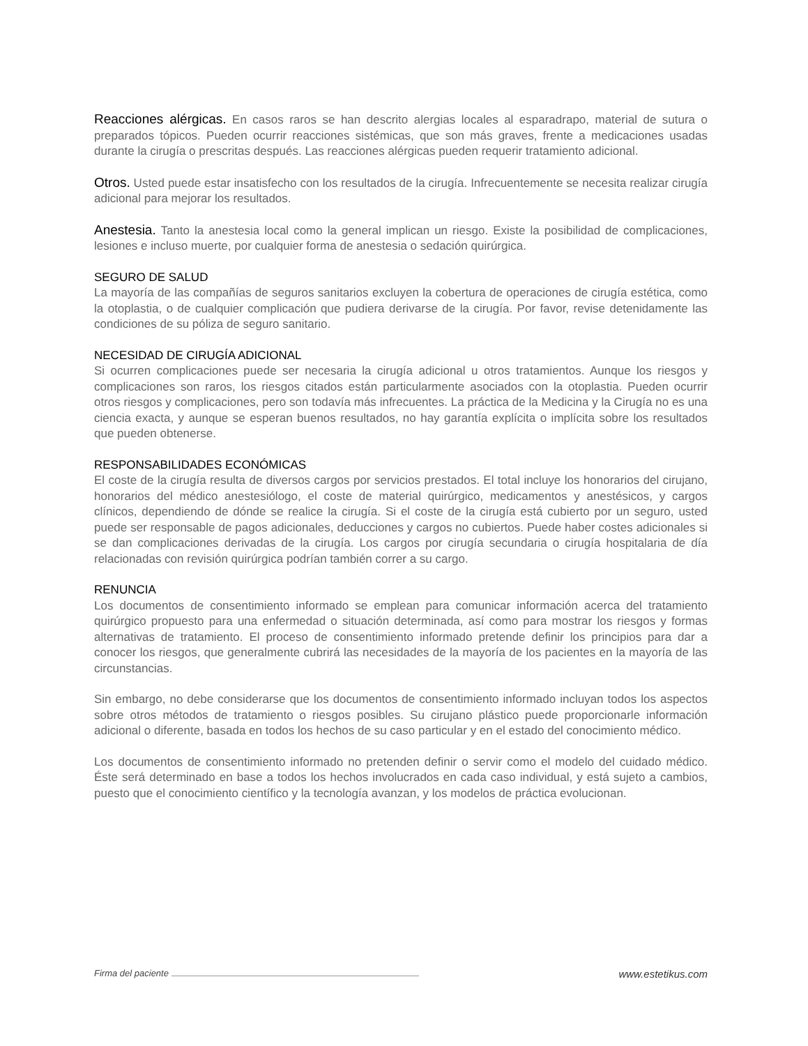Reacciones alérgicas. En casos raros se han descrito alergias locales al esparadrapo, material de sutura o preparados tópicos. Pueden ocurrir reacciones sistémicas, que son más graves, frente a medicaciones usadas durante la cirugía o prescritas después. Las reacciones alérgicas pueden requerir tratamiento adicional.
Otros. Usted puede estar insatisfecho con los resultados de la cirugía. Infrecuentemente se necesita realizar cirugía adicional para mejorar los resultados.
Anestesia. Tanto la anestesia local como la general implican un riesgo. Existe la posibilidad de complicaciones, lesiones e incluso muerte, por cualquier forma de anestesia o sedación quirúrgica.
SEGURO DE SALUD
La mayoría de las compañías de seguros sanitarios excluyen la cobertura de operaciones de cirugía estética, como la otoplastia, o de cualquier complicación que pudiera derivarse de la cirugía. Por favor, revise detenidamente las condiciones de su póliza de seguro sanitario.
NECESIDAD DE CIRUGÍA ADICIONAL
Si ocurren complicaciones puede ser necesaria la cirugía adicional u otros tratamientos. Aunque los riesgos y complicaciones son raros, los riesgos citados están particularmente asociados con la otoplastia. Pueden ocurrir otros riesgos y complicaciones, pero son todavía más infrecuentes. La práctica de la Medicina y la Cirugía no es una ciencia exacta, y aunque se esperan buenos resultados, no hay garantía explícita o implícita sobre los resultados que pueden obtenerse.
RESPONSABILIDADES ECONÓMICAS
El coste de la cirugía resulta de diversos cargos por servicios prestados. El total incluye los honorarios del cirujano, honorarios del médico anestesiólogo, el coste de material quirúrgico, medicamentos y anestésicos, y cargos clínicos, dependiendo de dónde se realice la cirugía. Si el coste de la cirugía está cubierto por un seguro, usted puede ser responsable de pagos adicionales, deducciones y cargos no cubiertos. Puede haber costes adicionales si se dan complicaciones derivadas de la cirugía. Los cargos por cirugía secundaria o cirugía hospitalaria de día relacionadas con revisión quirúrgica podrían también correr a su cargo.
RENUNCIA
Los documentos de consentimiento informado se emplean para comunicar información acerca del tratamiento quirúrgico propuesto para una enfermedad o situación determinada, así como para mostrar los riesgos y formas alternativas de tratamiento. El proceso de consentimiento informado pretende definir los principios para dar a conocer los riesgos, que generalmente cubrirá las necesidades de la mayoría de los pacientes en la mayoría de las circunstancias.
Sin embargo, no debe considerarse que los documentos de consentimiento informado incluyan todos los aspectos sobre otros métodos de tratamiento o riesgos posibles. Su cirujano plástico puede proporcionarle información adicional o diferente, basada en todos los hechos de su caso particular y en el estado del conocimiento médico.
Los documentos de consentimiento informado no pretenden definir o servir como el modelo del cuidado médico. Éste será determinado en base a todos los hechos involucrados en cada caso individual, y está sujeto a cambios, puesto que el conocimiento científico y la tecnología avanzan, y los modelos de práctica evolucionan.
Firma del paciente www.estetikus.com